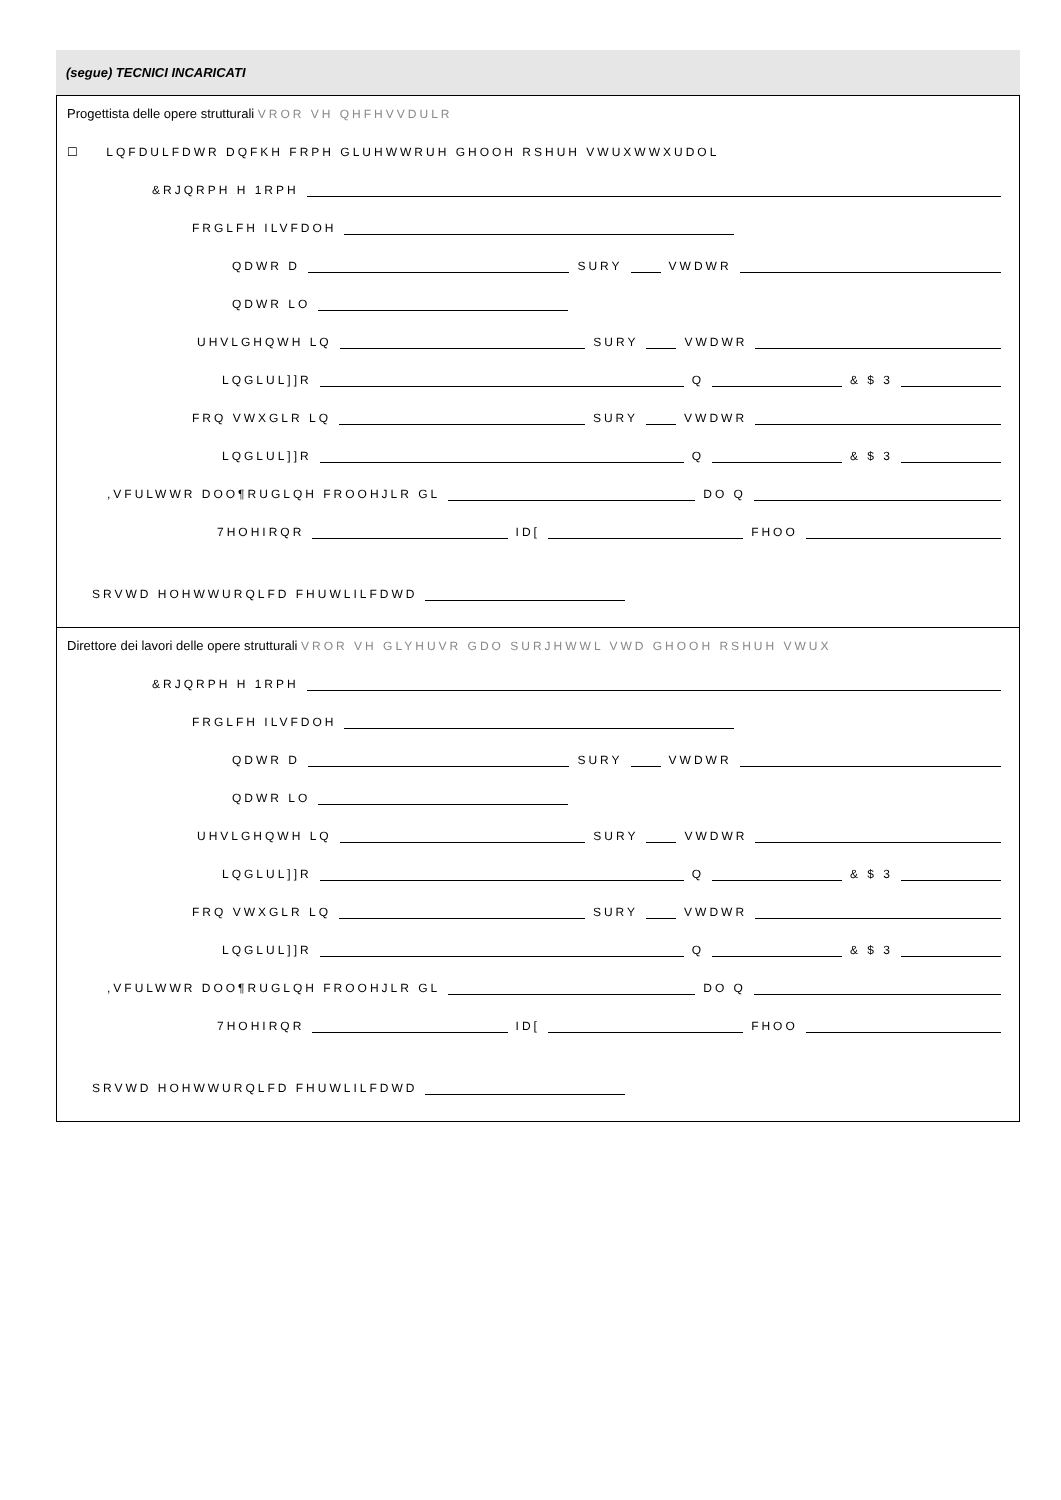(segue) TECNICI INCARICATI
Progettista delle opere strutturali VROR VH QHFHVVDULR
☐ LQFDULFDWR DQFKH FRPH GLUHWWRUH GHOOH RSHUH VWUXWWXUDOL
&RJQRPH H 1RPH
FRGLFH ILVFDOH
QDWR D SURY VWDWR
QDWR LO
UHVLGHQWH LQ SURY VWDWR
LQGLUL]]R Q & $ 3
FRQ VWXGLR LQ SURY VWDWR
LQGLUL]]R Q & $ 3
,VFULWWR DOO¶RUGLQH FROOHJLR GL DO Q
7HOHIRQR ID[ FHOO
SRVWD HOHWWURQLFD FHUWLILFDWD
Direttore dei lavori delle opere strutturali VROR VH GLYHUVR GDO SURJHWWL VWD GHOOH RSHUH VWUX
&RJQRPH H 1RPH
FRGLFH ILVFDOH
QDWR D SURY VWDWR
QDWR LO
UHVLGHQWH LQ SURY VWDWR
LQGLUL]]R Q & $ 3
FRQ VWXGLR LQ SURY VWDWR
LQGLUL]]R Q & $ 3
,VFULWWR DOO¶RUGLQH FROOHJLR GL DO Q
7HOHIRQR ID[ FHOO
SRVWD HOHWWURQLFD FHUWLILFDWD